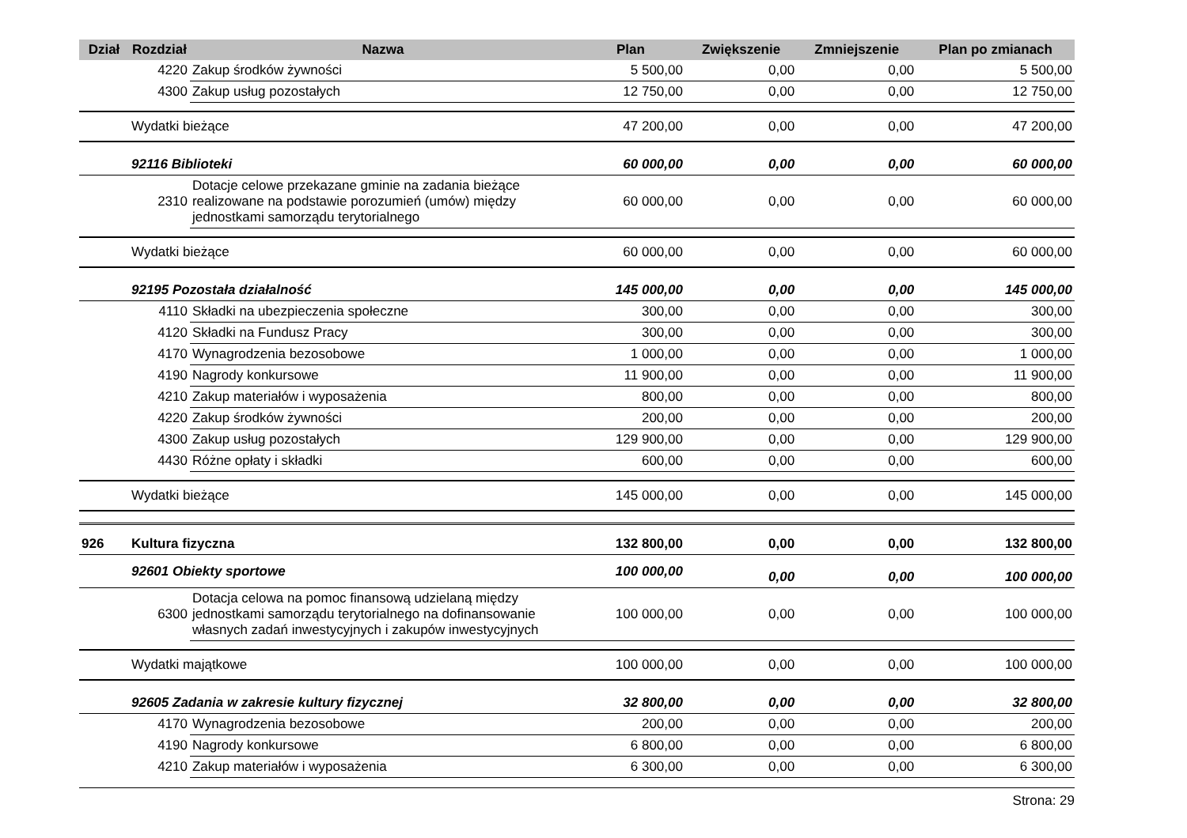| Dział | Rozdział | Nazwa | Plan | Zwiększenie | Zmniejszenie | Plan po zmianach |
| --- | --- | --- | --- | --- | --- | --- |
| | 4220 | Zakup środków żywności | 5 500,00 | 0,00 | 0,00 | 5 500,00 |
| | 4300 | Zakup usług pozostałych | 12 750,00 | 0,00 | 0,00 | 12 750,00 |
| | Wydatki bieżące | | 47 200,00 | 0,00 | 0,00 | 47 200,00 |
| | 92116 Biblioteki | | 60 000,00 | 0,00 | 0,00 | 60 000,00 |
| | 2310 | Dotacje celowe przekazane gminie na zadania bieżące realizowane na podstawie porozumień (umów) między jednostkami samorządu terytorialnego | 60 000,00 | 0,00 | 0,00 | 60 000,00 |
| | Wydatki bieżące | | 60 000,00 | 0,00 | 0,00 | 60 000,00 |
| | 92195 Pozostała działalność | | 145 000,00 | 0,00 | 0,00 | 145 000,00 |
| | 4110 | Składki na ubezpieczenia społeczne | 300,00 | 0,00 | 0,00 | 300,00 |
| | 4120 | Składki na Fundusz Pracy | 300,00 | 0,00 | 0,00 | 300,00 |
| | 4170 | Wynagrodzenia bezosobowe | 1 000,00 | 0,00 | 0,00 | 1 000,00 |
| | 4190 | Nagrody konkursowe | 11 900,00 | 0,00 | 0,00 | 11 900,00 |
| | 4210 | Zakup materiałów i wyposażenia | 800,00 | 0,00 | 0,00 | 800,00 |
| | 4220 | Zakup środków żywności | 200,00 | 0,00 | 0,00 | 200,00 |
| | 4300 | Zakup usług pozostałych | 129 900,00 | 0,00 | 0,00 | 129 900,00 |
| | 4430 | Różne opłaty i składki | 600,00 | 0,00 | 0,00 | 600,00 |
| | Wydatki bieżące | | 145 000,00 | 0,00 | 0,00 | 145 000,00 |
| 926 | Kultura fizyczna | | 132 800,00 | 0,00 | 0,00 | 132 800,00 |
| | 92601 Obiekty sportowe | | 100 000,00 | 0,00 | 0,00 | 100 000,00 |
| | 6300 | Dotacja celowa na pomoc finansową udzielaną między jednostkami samorządu terytorialnego na dofinansowanie własnych zadań inwestycyjnych i zakupów inwestycyjnych | 100 000,00 | 0,00 | 0,00 | 100 000,00 |
| | Wydatki majątkowe | | 100 000,00 | 0,00 | 0,00 | 100 000,00 |
| | 92605 Zadania w zakresie kultury fizycznej | | 32 800,00 | 0,00 | 0,00 | 32 800,00 |
| | 4170 | Wynagrodzenia bezosobowe | 200,00 | 0,00 | 0,00 | 200,00 |
| | 4190 | Nagrody konkursowe | 6 800,00 | 0,00 | 0,00 | 6 800,00 |
| | 4210 | Zakup materiałów i wyposażenia | 6 300,00 | 0,00 | 0,00 | 6 300,00 |
Strona: 29